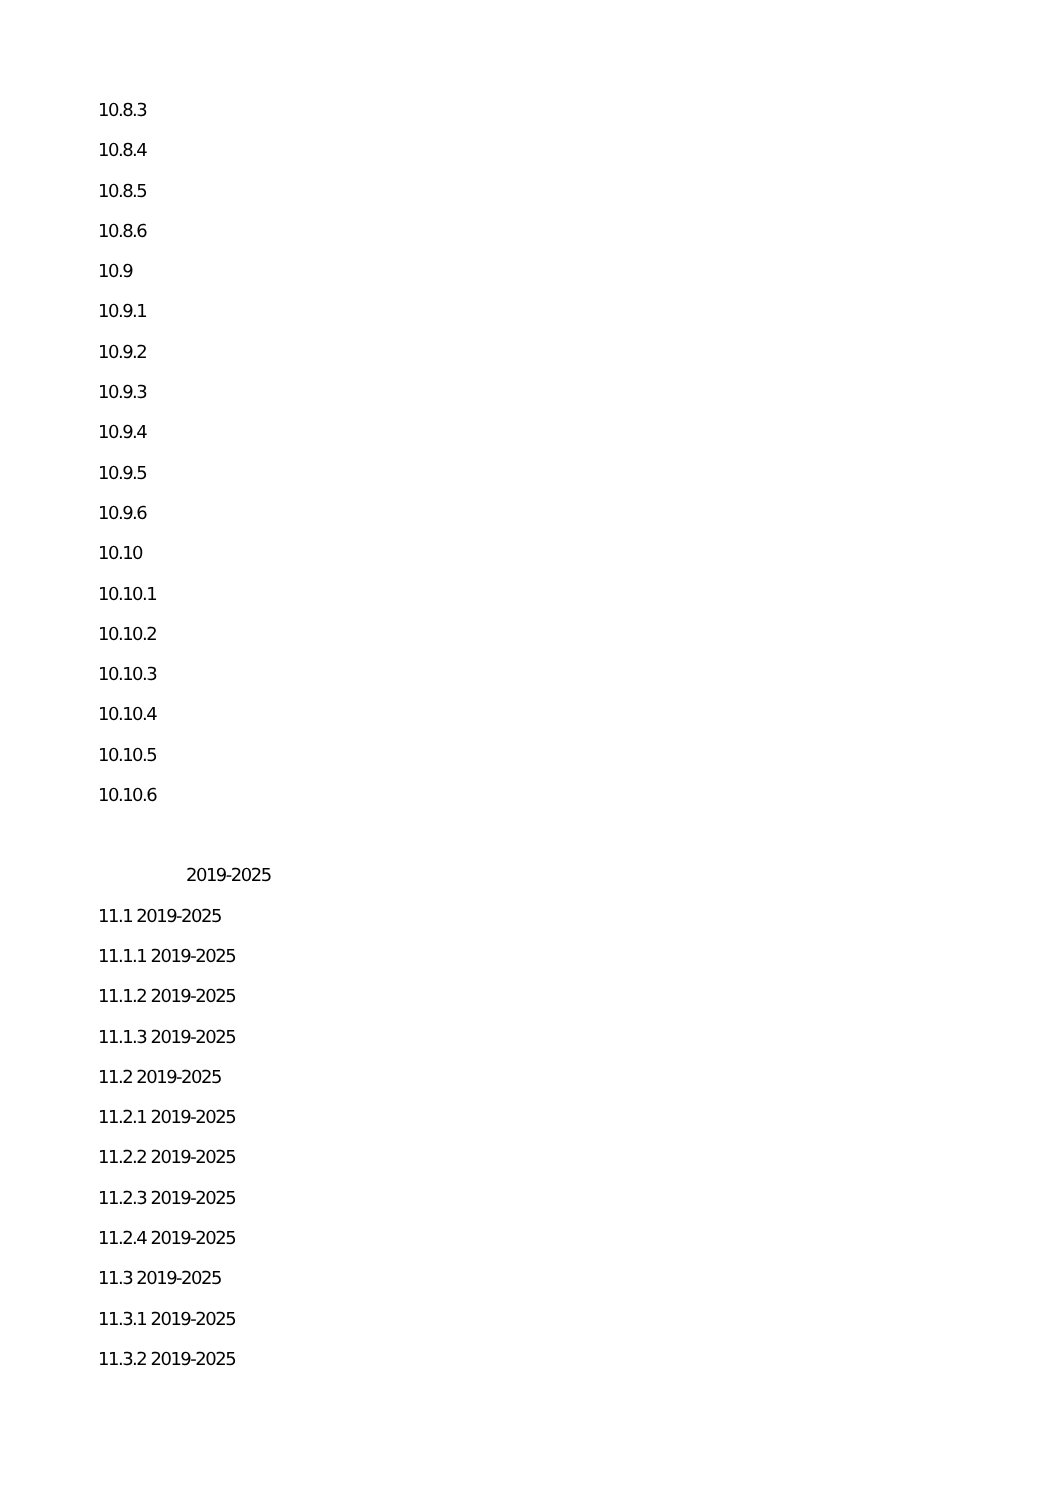10.8.3
10.8.4
10.8.5
10.8.6
10.9
10.9.1
10.9.2
10.9.3
10.9.4
10.9.5
10.9.6
10.10
10.10.1
10.10.2
10.10.3
10.10.4
10.10.5
10.10.6
2019-2025
11.1 2019-2025
11.1.1 2019-2025
11.1.2 2019-2025
11.1.3 2019-2025
11.2 2019-2025
11.2.1 2019-2025
11.2.2 2019-2025
11.2.3 2019-2025
11.2.4 2019-2025
11.3 2019-2025
11.3.1 2019-2025
11.3.2 2019-2025